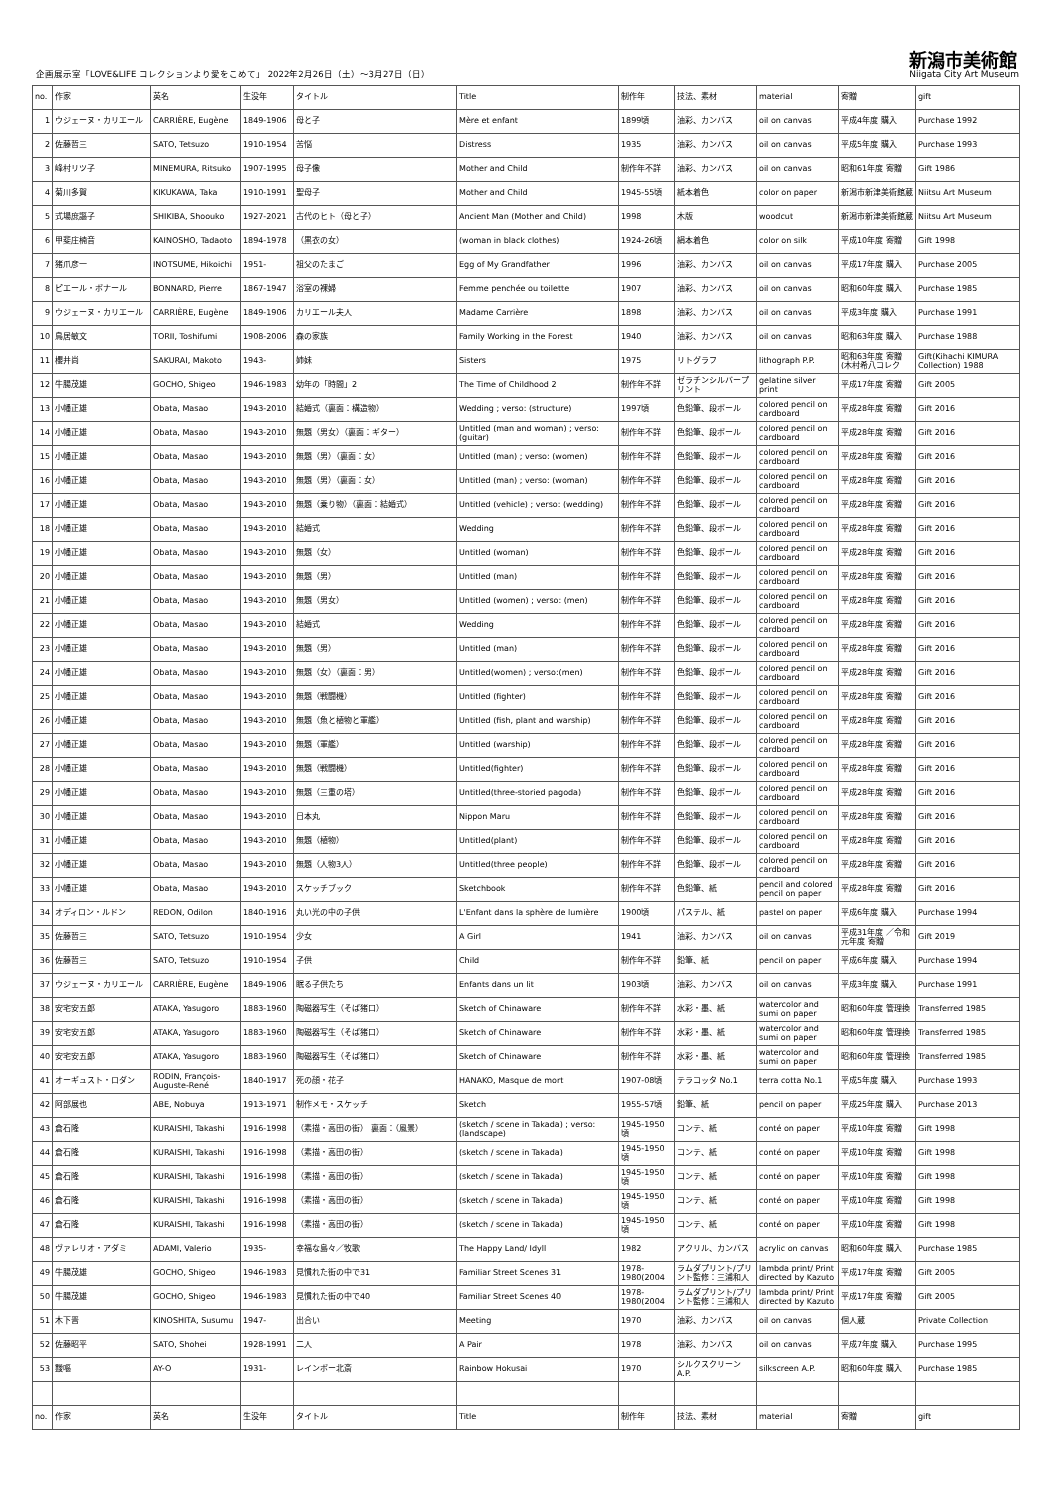企画展示室「LOVE&LIFE コレクションより愛をこめて」 2022年2月26日（土）～3月27日（日）
新潟市美術館
Niigata City Art Museum
| no. | 作家 | 英名 | 生没年 | タイトル | Title | 制作年 | 技法、素材 | material | 寄贈 | gift |
| --- | --- | --- | --- | --- | --- | --- | --- | --- | --- | --- |
| 1 | ウジェーヌ・カリエール | CARRIÈRE, Eugène | 1849-1906 | 母と子 | Mère et enfant | 1899頃 | 油彩、カンバス | oil on canvas | 平成4年度 購入 | Purchase 1992 |
| 2 | 佐藤哲三 | SATO, Tetsuzo | 1910-1954 | 苦悩 | Distress | 1935 | 油彩、カンバス | oil on canvas | 平成5年度 購入 | Purchase 1993 |
| 3 | 峰村リツ子 | MINEMURA, Ritsuko | 1907-1995 | 母子像 | Mother and Child | 制作年不詳 | 油彩、カンバス | oil on canvas | 昭和61年度 寄贈 | Gift 1986 |
| 4 | 菊川多賀 | KIKUKAWA, Taka | 1910-1991 | 聖母子 | Mother and Child | 1945-55頃 | 紙本着色 | color on paper | 新潟市新津美術館蔵 | Niitsu Art Museum |
| 5 | 式場庶謳子 | SHIKIBA, Shoouko | 1927-2021 | 古代のヒト（母と子） | Ancient Man (Mother and Child) | 1998 | 木版 | woodcut | 新潟市新津美術館蔵 | Niitsu Art Museum |
| 6 | 甲斐庄楠音 | KAINOSHO, Tadaoto | 1894-1978 | （黒衣の女） | (woman in black clothes) | 1924-26頃 | 絹本着色 | color on silk | 平成10年度 寄贈 | Gift 1998 |
| 7 | 猪爪彦一 | INOTSUME, Hikoichi | 1951- | 祖父のたまご | Egg of My Grandfather | 1996 | 油彩、カンバス | oil on canvas | 平成17年度 購入 | Purchase 2005 |
| 8 | ピエール・ボナール | BONNARD, Pierre | 1867-1947 | 浴室の裸婦 | Femme penchée ou toilette | 1907 | 油彩、カンバス | oil on canvas | 昭和60年度 購入 | Purchase 1985 |
| 9 | ウジェーヌ・カリエール | CARRIÈRE, Eugène | 1849-1906 | カリエール夫人 | Madame Carrière | 1898 | 油彩、カンバス | oil on canvas | 平成3年度 購入 | Purchase 1991 |
| 10 | 鳥居敏文 | TORII, Toshifumi | 1908-2006 | 森の家族 | Family Working in the Forest | 1940 | 油彩、カンバス | oil on canvas | 昭和63年度 購入 | Purchase 1988 |
| 11 | 櫻井尚 | SAKURAI, Makoto | 1943- | 姉妹 | Sisters | 1975 | リトグラフ | lithograph P.P. | 昭和63年度 寄贈 (木村希八コレク | Gift(Kihachi KIMURA Collection) 1988 |
| 12 | 牛腸茂雄 | GOCHO, Shigeo | 1946-1983 | 幼年の「時間」2 | The Time of Childhood 2 | 制作年不詳 | ゼラチンシルバープリント | gelatine silver print | 平成17年度 寄贈 | Gift 2005 |
| 13 | 小幡正雄 | Obata, Masao | 1943-2010 | 結婚式（裏面：構造物） | Wedding ; verso: (structure) | 1997頃 | 色鉛筆、段ボール | colored pencil on cardboard | 平成28年度 寄贈 | Gift 2016 |
| 14 | 小幡正雄 | Obata, Masao | 1943-2010 | 無題（男女）（裏面：ギター） | Untitled (man and woman) ; verso: (guitar) | 制作年不詳 | 色鉛筆、段ボール | colored pencil on cardboard | 平成28年度 寄贈 | Gift 2016 |
| 15 | 小幡正雄 | Obata, Masao | 1943-2010 | 無題（男）（裏面：女） | Untitled (man) ; verso: (women) | 制作年不詳 | 色鉛筆、段ボール | colored pencil on cardboard | 平成28年度 寄贈 | Gift 2016 |
| 16 | 小幡正雄 | Obata, Masao | 1943-2010 | 無題（男）（裏面：女） | Untitled (man) ; verso: (woman) | 制作年不詳 | 色鉛筆、段ボール | colored pencil on cardboard | 平成28年度 寄贈 | Gift 2016 |
| 17 | 小幡正雄 | Obata, Masao | 1943-2010 | 無題（乗り物）（裏面：結婚式） | Untitled (vehicle) ; verso: (wedding) | 制作年不詳 | 色鉛筆、段ボール | colored pencil on cardboard | 平成28年度 寄贈 | Gift 2016 |
| 18 | 小幡正雄 | Obata, Masao | 1943-2010 | 結婚式 | Wedding | 制作年不詳 | 色鉛筆、段ボール | colored pencil on cardboard | 平成28年度 寄贈 | Gift 2016 |
| 19 | 小幡正雄 | Obata, Masao | 1943-2010 | 無題（女） | Untitled (woman) | 制作年不詳 | 色鉛筆、段ボール | colored pencil on cardboard | 平成28年度 寄贈 | Gift 2016 |
| 20 | 小幡正雄 | Obata, Masao | 1943-2010 | 無題（男） | Untitled (man) | 制作年不詳 | 色鉛筆、段ボール | colored pencil on cardboard | 平成28年度 寄贈 | Gift 2016 |
| 21 | 小幡正雄 | Obata, Masao | 1943-2010 | 無題（男女） | Untitled (women) ; verso: (men) | 制作年不詳 | 色鉛筆、段ボール | colored pencil on cardboard | 平成28年度 寄贈 | Gift 2016 |
| 22 | 小幡正雄 | Obata, Masao | 1943-2010 | 結婚式 | Wedding | 制作年不詳 | 色鉛筆、段ボール | colored pencil on cardboard | 平成28年度 寄贈 | Gift 2016 |
| 23 | 小幡正雄 | Obata, Masao | 1943-2010 | 無題（男） | Untitled (man) | 制作年不詳 | 色鉛筆、段ボール | colored pencil on cardboard | 平成28年度 寄贈 | Gift 2016 |
| 24 | 小幡正雄 | Obata, Masao | 1943-2010 | 無題（女）（裏面：男） | Untitled(women) ; verso:(men) | 制作年不詳 | 色鉛筆、段ボール | colored pencil on cardboard | 平成28年度 寄贈 | Gift 2016 |
| 25 | 小幡正雄 | Obata, Masao | 1943-2010 | 無題（戦闘機） | Untitled (fighter) | 制作年不詳 | 色鉛筆、段ボール | colored pencil on cardboard | 平成28年度 寄贈 | Gift 2016 |
| 26 | 小幡正雄 | Obata, Masao | 1943-2010 | 無題（魚と植物と軍艦） | Untitled (fish, plant and warship) | 制作年不詳 | 色鉛筆、段ボール | colored pencil on cardboard | 平成28年度 寄贈 | Gift 2016 |
| 27 | 小幡正雄 | Obata, Masao | 1943-2010 | 無題（軍艦） | Untitled (warship) | 制作年不詳 | 色鉛筆、段ボール | colored pencil on cardboard | 平成28年度 寄贈 | Gift 2016 |
| 28 | 小幡正雄 | Obata, Masao | 1943-2010 | 無題（戦闘機） | Untitled(fighter) | 制作年不詳 | 色鉛筆、段ボール | colored pencil on cardboard | 平成28年度 寄贈 | Gift 2016 |
| 29 | 小幡正雄 | Obata, Masao | 1943-2010 | 無題（三重の塔） | Untitled(three-storied pagoda) | 制作年不詳 | 色鉛筆、段ボール | colored pencil on cardboard | 平成28年度 寄贈 | Gift 2016 |
| 30 | 小幡正雄 | Obata, Masao | 1943-2010 | 日本丸 | Nippon Maru | 制作年不詳 | 色鉛筆、段ボール | colored pencil on cardboard | 平成28年度 寄贈 | Gift 2016 |
| 31 | 小幡正雄 | Obata, Masao | 1943-2010 | 無題（植物） | Untitled(plant) | 制作年不詳 | 色鉛筆、段ボール | colored pencil on cardboard | 平成28年度 寄贈 | Gift 2016 |
| 32 | 小幡正雄 | Obata, Masao | 1943-2010 | 無題（人物3人） | Untitled(three people) | 制作年不詳 | 色鉛筆、段ボール | colored pencil on cardboard | 平成28年度 寄贈 | Gift 2016 |
| 33 | 小幡正雄 | Obata, Masao | 1943-2010 | スケッチブック | Sketchbook | 制作年不詳 | 色鉛筆、紙 | pencil and colored pencil on paper | 平成28年度 寄贈 | Gift 2016 |
| 34 | オディロン・ルドン | REDON, Odilon | 1840-1916 | 丸い光の中の子供 | L'Enfant dans la sphère de lumière | 1900頃 | パステル、紙 | pastel on paper | 平成6年度 購入 | Purchase 1994 |
| 35 | 佐藤哲三 | SATO, Tetsuzo | 1910-1954 | 少女 | A Girl | 1941 | 油彩、カンバス | oil on canvas | 平成31年度 ／令和元年度 寄贈 | Gift 2019 |
| 36 | 佐藤哲三 | SATO, Tetsuzo | 1910-1954 | 子供 | Child | 制作年不詳 | 鉛筆、紙 | pencil on paper | 平成6年度 購入 | Purchase 1994 |
| 37 | ウジェーヌ・カリエール | CARRIÈRE, Eugène | 1849-1906 | 眠る子供たち | Enfants dans un lit | 1903頃 | 油彩、カンバス | oil on canvas | 平成3年度 購入 | Purchase 1991 |
| 38 | 安宅安五郎 | ATAKA, Yasugoro | 1883-1960 | 陶磁器写生（そば猪口） | Sketch of Chinaware | 制作年不詳 | 水彩・墨、紙 | watercolor and sumi on paper | 昭和60年度 管理換 | Transferred 1985 |
| 39 | 安宅安五郎 | ATAKA, Yasugoro | 1883-1960 | 陶磁器写生（そば猪口） | Sketch of Chinaware | 制作年不詳 | 水彩・墨、紙 | watercolor and sumi on paper | 昭和60年度 管理換 | Transferred 1985 |
| 40 | 安宅安五郎 | ATAKA, Yasugoro | 1883-1960 | 陶磁器写生（そば猪口） | Sketch of Chinaware | 制作年不詳 | 水彩・墨、紙 | watercolor and sumi on paper | 昭和60年度 管理換 | Transferred 1985 |
| 41 | オーギュスト・ロダン | RODIN, François-Auguste-René | 1840-1917 | 死の顔・花子 | HANAKO, Masque de mort | 1907-08頃 | テラコッタ No.1 | terra cotta No.1 | 平成5年度 購入 | Purchase 1993 |
| 42 | 阿部展也 | ABE, Nobuya | 1913-1971 | 制作メモ・スケッチ | Sketch | 1955-57頃 | 鉛筆、紙 | pencil on paper | 平成25年度 購入 | Purchase 2013 |
| 43 | 倉石隆 | KURAISHI, Takashi | 1916-1998 | （素描・高田の街） 裏面：（風景） | (sketch / scene in Takada) ; verso: (landscape) | 1945-1950頃 | コンテ、紙 | conté on paper | 平成10年度 寄贈 | Gift 1998 |
| 44 | 倉石隆 | KURAISHI, Takashi | 1916-1998 | （素描・高田の街） | (sketch / scene in Takada) | 1945-1950頃 | コンテ、紙 | conté on paper | 平成10年度 寄贈 | Gift 1998 |
| 45 | 倉石隆 | KURAISHI, Takashi | 1916-1998 | （素描・高田の街） | (sketch / scene in Takada) | 1945-1950頃 | コンテ、紙 | conté on paper | 平成10年度 寄贈 | Gift 1998 |
| 46 | 倉石隆 | KURAISHI, Takashi | 1916-1998 | （素描・高田の街） | (sketch / scene in Takada) | 1945-1950頃 | コンテ、紙 | conté on paper | 平成10年度 寄贈 | Gift 1998 |
| 47 | 倉石隆 | KURAISHI, Takashi | 1916-1998 | （素描・高田の街） | (sketch / scene in Takada) | 1945-1950頃 | コンテ、紙 | conté on paper | 平成10年度 寄贈 | Gift 1998 |
| 48 | ヴァレリオ・アダミ | ADAMI, Valerio | 1935- | 幸福な島々／牧歌 | The Happy Land/ Idyll | 1982 | アクリル、カンバス | acrylic on canvas | 昭和60年度 購入 | Purchase 1985 |
| 49 | 牛腸茂雄 | GOCHO, Shigeo | 1946-1983 | 見慣れた街の中で31 | Familiar Street Scenes 31 | 1978-1980(2004 | ラムダプリント/プリント監修：三浦和人 | lambda print/ Print directed by Kazuto | 平成17年度 寄贈 | Gift 2005 |
| 50 | 牛腸茂雄 | GOCHO, Shigeo | 1946-1983 | 見慣れた街の中で40 | Familiar Street Scenes 40 | 1978-1980(2004 | ラムダプリント/プリント監修：三浦和人 | lambda print/ Print directed by Kazuto | 平成17年度 寄贈 | Gift 2005 |
| 51 | 木下晋 | KINOSHITA, Susumu | 1947- | 出合い | Meeting | 1970 | 油彩、カンバス | oil on canvas | 個人蔵 | Private Collection |
| 52 | 佐藤昭平 | SATO, Shohei | 1928-1991 | 二人 | A Pair | 1978 | 油彩、カンバス | oil on canvas | 平成7年度 購入 | Purchase 1995 |
| 53 | 靉嘔 | AY-O | 1931- | レインボー北斎 | Rainbow Hokusai | 1970 | シルクスクリーン A.P. | silkscreen A.P. | 昭和60年度 購入 | Purchase 1985 |
| no. | 作家 | 英名 | 生没年 | タイトル | Title | 制作年 | 技法、素材 | material | 寄贈 | gift |